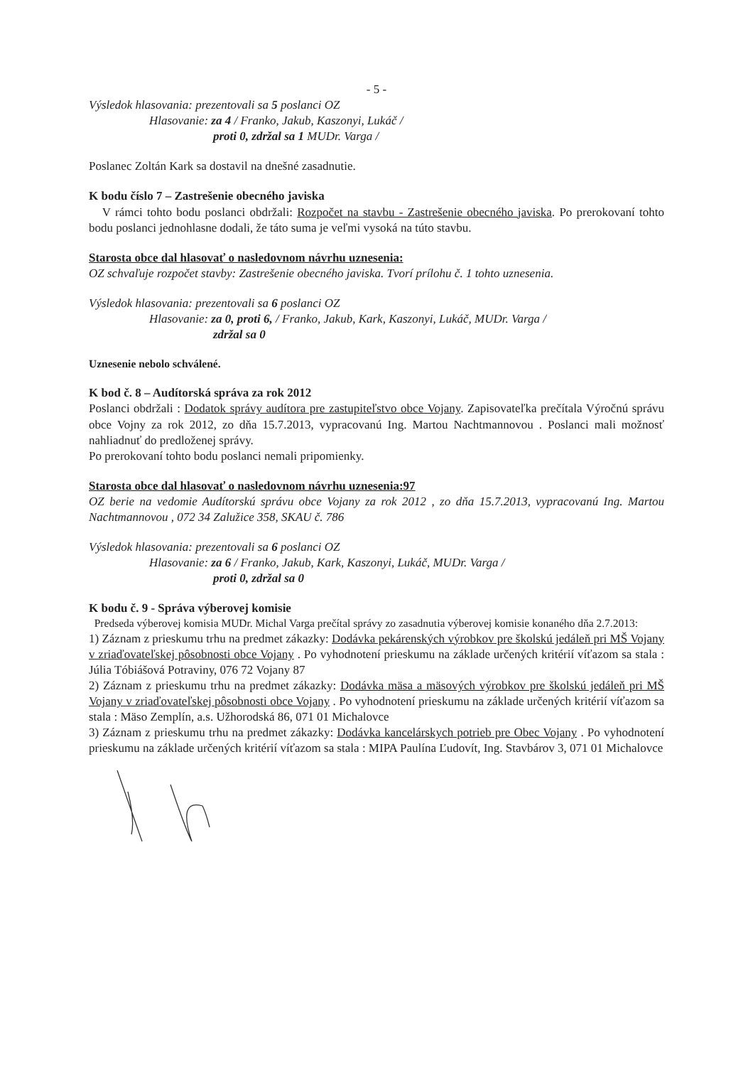- 5 -
Výsledok hlasovania: prezentovali sa 5 poslanci OZ
Hlasovanie: za 4 / Franko, Jakub, Kaszonyi, Lukáč /
proti 0, zdržal sa 1 MUDr. Varga /
Poslanec Zoltán Kark sa dostavil na dnešné zasadnutie.
K bodu číslo 7 – Zastrešenie obecného javiska
V rámci tohto bodu poslanci obdržali: Rozpočet na stavbu - Zastrešenie obecného javiska. Po prerokovaní tohto bodu poslanci jednohlasne dodali, že táto suma je veľmi vysoká na túto stavbu.
Starosta obce dal hlasovať o nasledovnom návrhu uznesenia:
OZ schvaľuje rozpočet stavby: Zastrešenie obecného javiska. Tvorí prílohu č. 1 tohto uznesenia.
Výsledok hlasovania: prezentovali sa 6 poslanci OZ
Hlasovanie: za 0, proti 6, / Franko, Jakub, Kark, Kaszonyi, Lukáč, MUDr. Varga /
zdržal sa 0
Uznesenie nebolo schválené.
K bod č. 8 – Audítorská správa za rok 2012
Poslanci obdržali : Dodatok správy audítora pre zastupiteľstvo obce Vojany. Zapisovateľka prečítala Výročnú správu obce Vojny za rok 2012, zo dňa 15.7.2013, vypracovanú Ing. Martou Nachtmannovou . Poslanci mali možnosť nahliadnuť do predloženej správy.
Po prerokovaní tohto bodu poslanci nemali pripomienky.
Starosta obce dal hlasovať o nasledovnom návrhu uznesenia:97
OZ berie na vedomie Audítorskú správu obce Vojany za rok 2012 , zo dňa 15.7.2013, vypracovanú Ing. Martou Nachtmannovou , 072 34 Zalužice 358, SKAU č. 786
Výsledok hlasovania: prezentovali sa 6 poslanci OZ
Hlasovanie: za 6 / Franko, Jakub, Kark, Kaszonyi, Lukáč, MUDr. Varga /
proti 0, zdržal sa 0
K bodu č. 9 - Správa výberovej komisie
Predseda výberovej komisia MUDr. Michal Varga prečítal správy zo zasadnutia výberovej komisie konaného dňa 2.7.2013:
1) Záznam z prieskumu trhu na predmet zákazky: Dodávka pekárenských výrobkov pre školskú jedáleň pri MŠ Vojany v zriaďovateľskej pôsobnosti obce Vojany . Po vyhodnotení prieskumu na základe určených kritérií víťazom sa stala : Júlia Tóbiášová Potraviny, 076 72 Vojany 87
2) Záznam z prieskumu trhu na predmet zákazky: Dodávka mäsa a mäsových výrobkov pre školskú jedáleň pri MŠ Vojany v zriaďovateľskej pôsobnosti obce Vojany . Po vyhodnotení prieskumu na základe určených kritérií víťazom sa stala : Mäso Zemplín, a.s. Užhorodská 86, 071 01 Michalovce
3) Záznam z prieskumu trhu na predmet zákazky: Dodávka kancelárskych potrieb pre Obec Vojany . Po vyhodnotení prieskumu na základe určených kritérií víťazom sa stala : MIPA Paulína Ľudovít, Ing. Stavbárov 3, 071 01 Michalovce